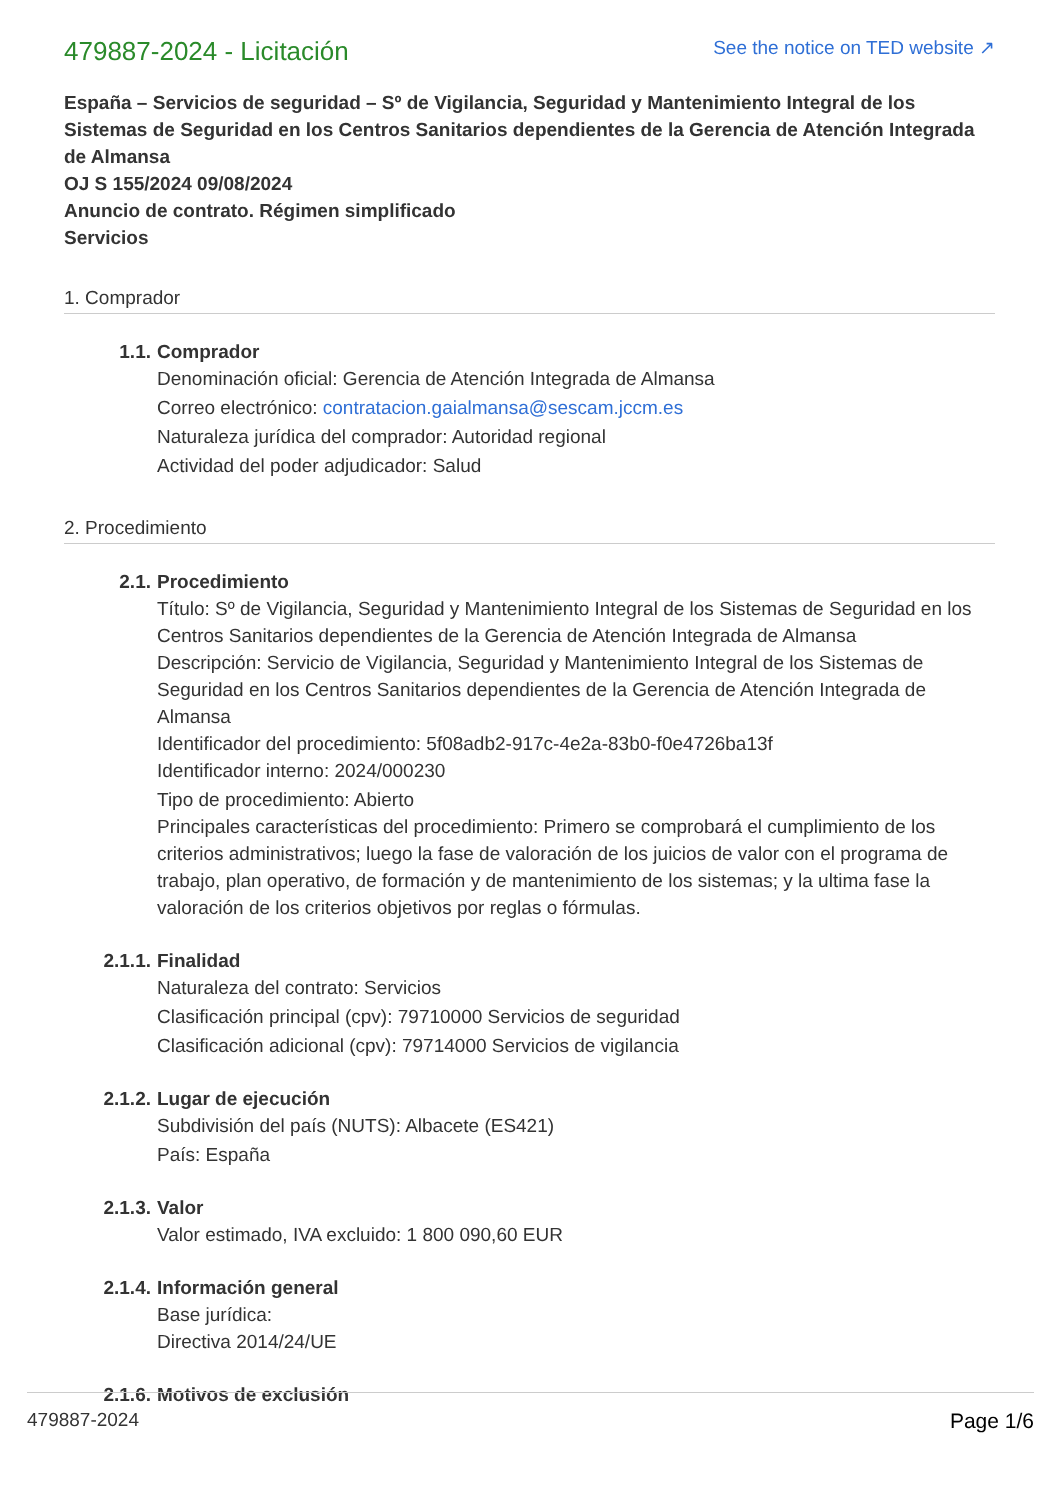479887-2024 - Licitación
See the notice on TED website ↗
España – Servicios de seguridad – Sº de Vigilancia, Seguridad y Mantenimiento Integral de los Sistemas de Seguridad en los Centros Sanitarios dependientes de la Gerencia de Atención Integrada de Almansa
OJ S 155/2024 09/08/2024
Anuncio de contrato. Régimen simplificado
Servicios
1. Comprador
1.1. Comprador
Denominación oficial: Gerencia de Atención Integrada de Almansa
Correo electrónico: contratacion.gaialmansa@sescam.jccm.es
Naturaleza jurídica del comprador: Autoridad regional
Actividad del poder adjudicador: Salud
2. Procedimiento
2.1. Procedimiento
Título: Sº de Vigilancia, Seguridad y Mantenimiento Integral de los Sistemas de Seguridad en los Centros Sanitarios dependientes de la Gerencia de Atención Integrada de Almansa
Descripción: Servicio de Vigilancia, Seguridad y Mantenimiento Integral de los Sistemas de Seguridad en los Centros Sanitarios dependientes de la Gerencia de Atención Integrada de Almansa
Identificador del procedimiento: 5f08adb2-917c-4e2a-83b0-f0e4726ba13f
Identificador interno: 2024/000230
Tipo de procedimiento: Abierto
Principales características del procedimiento: Primero se comprobará el cumplimiento de los criterios administrativos; luego la fase de valoración de los juicios de valor con el programa de trabajo, plan operativo, de formación y de mantenimiento de los sistemas; y la ultima fase la valoración de los criterios objetivos por reglas o fórmulas.
2.1.1. Finalidad
Naturaleza del contrato: Servicios
Clasificación principal (cpv): 79710000 Servicios de seguridad
Clasificación adicional (cpv): 79714000 Servicios de vigilancia
2.1.2. Lugar de ejecución
Subdivisión del país (NUTS): Albacete (ES421)
País: España
2.1.3. Valor
Valor estimado, IVA excluido: 1 800 090,60 EUR
2.1.4. Información general
Base jurídica:
Directiva 2014/24/UE
2.1.6. Motivos de exclusión
479887-2024 Page 1/6